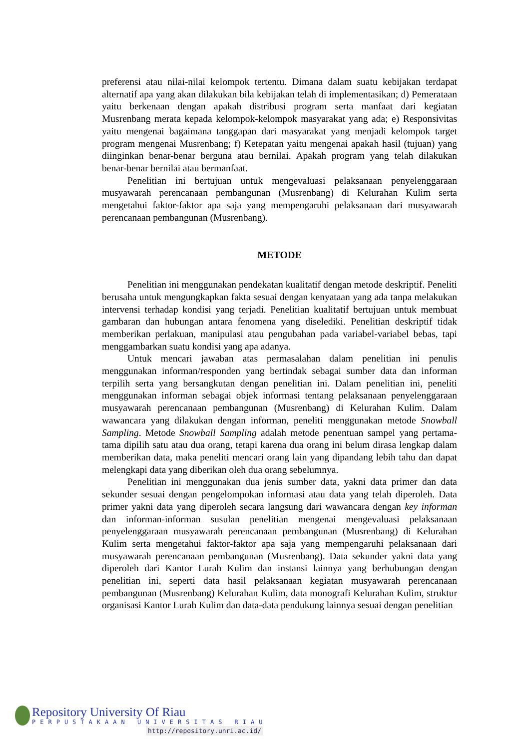preferensi atau nilai-nilai kelompok tertentu. Dimana dalam suatu kebijakan terdapat alternatif apa yang akan dilakukan bila kebijakan telah di implementasikan; d) Pemerataan yaitu berkenaan dengan apakah distribusi program serta manfaat dari kegiatan Musrenbang merata kepada kelompok-kelompok masyarakat yang ada; e) Responsivitas yaitu mengenai bagaimana tanggapan dari masyarakat yang menjadi kelompok target program mengenai Musrenbang; f) Ketepatan yaitu mengenai apakah hasil (tujuan) yang diinginkan benar-benar berguna atau bernilai. Apakah program yang telah dilakukan benar-benar bernilai atau bermanfaat.
Penelitian ini bertujuan untuk mengevaluasi pelaksanaan penyelenggaraan musyawarah perencanaan pembangunan (Musrenbang) di Kelurahan Kulim serta mengetahui faktor-faktor apa saja yang mempengaruhi pelaksanaan dari musyawarah perencanaan pembangunan (Musrenbang).
METODE
Penelitian ini menggunakan pendekatan kualitatif dengan metode deskriptif. Peneliti berusaha untuk mengungkapkan fakta sesuai dengan kenyataan yang ada tanpa melakukan intervensi terhadap kondisi yang terjadi. Penelitian kualitatif bertujuan untuk membuat gambaran dan hubungan antara fenomena yang diselediki. Penelitian deskriptif tidak memberikan perlakuan, manipulasi atau pengubahan pada variabel-variabel bebas, tapi menggambarkan suatu kondisi yang apa adanya.
Untuk mencari jawaban atas permasalahan dalam penelitian ini penulis menggunakan informan/responden yang bertindak sebagai sumber data dan informan terpilih serta yang bersangkutan dengan penelitian ini. Dalam penelitian ini, peneliti menggunakan informan sebagai objek informasi tentang pelaksanaan penyelenggaraan musyawarah perencanaan pembangunan (Musrenbang) di Kelurahan Kulim. Dalam wawancara yang dilakukan dengan informan, peneliti menggunakan metode Snowball Sampling. Metode Snowball Sampling adalah metode penentuan sampel yang pertama-tama dipilih satu atau dua orang, tetapi karena dua orang ini belum dirasa lengkap dalam memberikan data, maka peneliti mencari orang lain yang dipandang lebih tahu dan dapat melengkapi data yang diberikan oleh dua orang sebelumnya.
Penelitian ini menggunakan dua jenis sumber data, yakni data primer dan data sekunder sesuai dengan pengelompokan informasi atau data yang telah diperoleh. Data primer yakni data yang diperoleh secara langsung dari wawancara dengan key informan dan informan-informan susulan penelitian mengenai mengevaluasi pelaksanaan penyelenggaraan musyawarah perencanaan pembangunan (Musrenbang) di Kelurahan Kulim serta mengetahui faktor-faktor apa saja yang mempengaruhi pelaksanaan dari musyawarah perencanaan pembangunan (Musrenbang). Data sekunder yakni data yang diperoleh dari Kantor Lurah Kulim dan instansi lainnya yang berhubungan dengan penelitian ini, seperti data hasil pelaksanaan kegiatan musyawarah perencanaan pembangunan (Musrenbang) Kelurahan Kulim, data monografi Kelurahan Kulim, struktur organisasi Kantor Lurah Kulim dan data-data pendukung lainnya sesuai dengan penelitian
Repository University Of Riau
PERPUSTAKAAN UNIVERSITAS RIAU
http://repository.unri.ac.id/